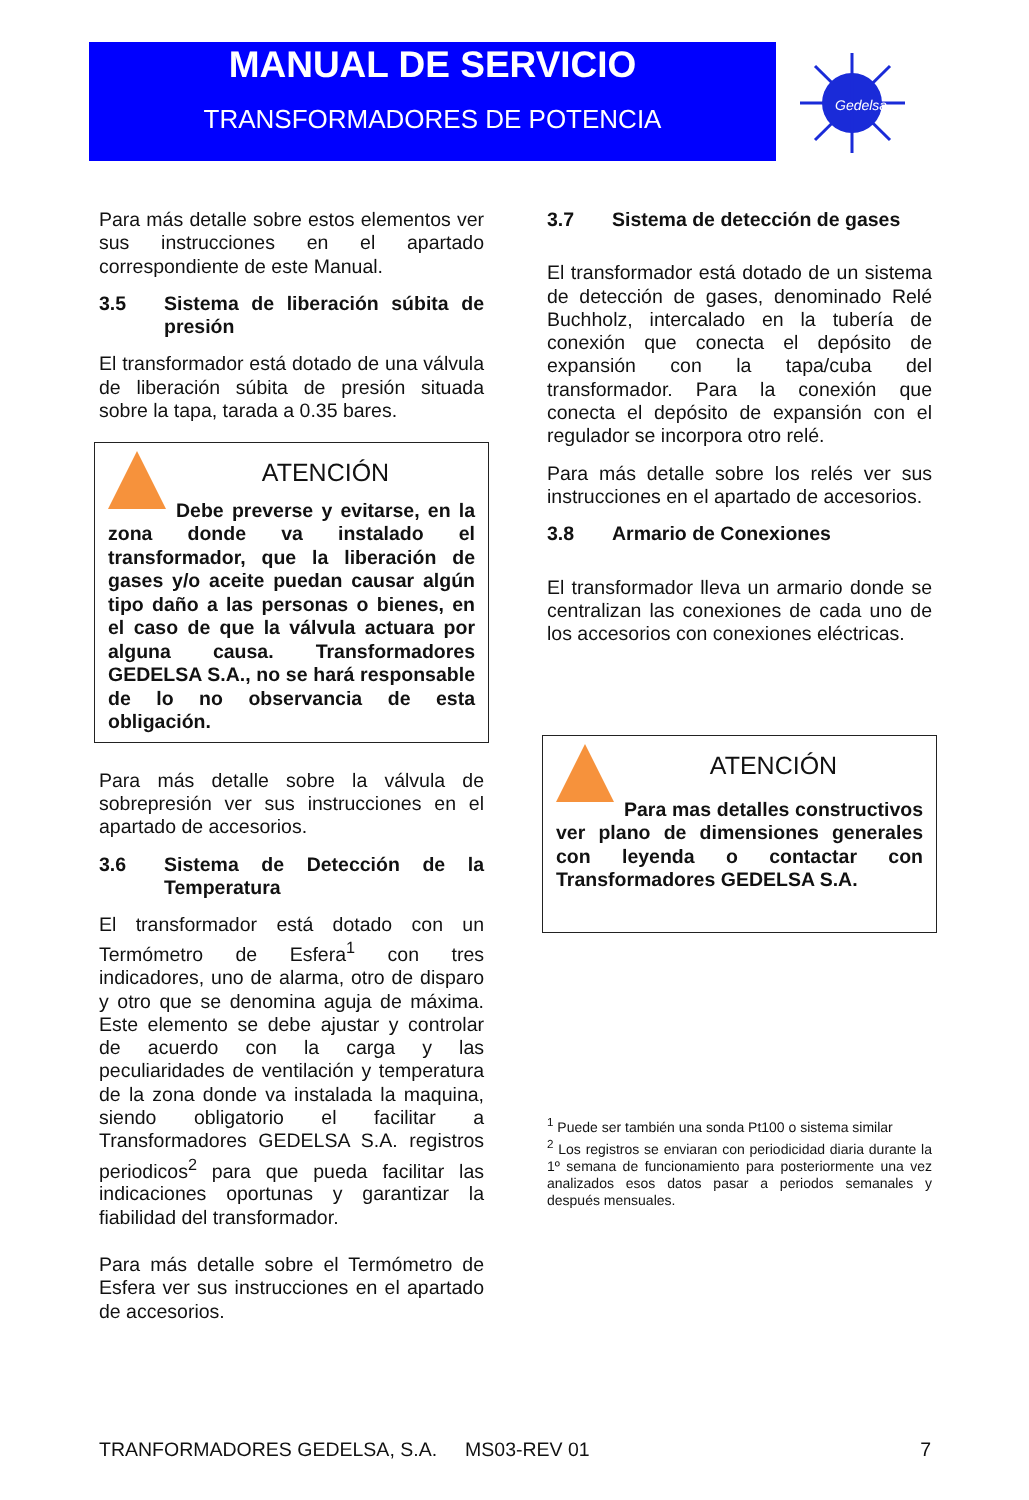MANUAL DE SERVICIO
TRANSFORMADORES DE POTENCIA
Gedelsa
Para más detalle sobre estos elementos ver sus instrucciones en el apartado correspondiente de este Manual.
3.5 Sistema de liberación súbita de presión
El transformador está dotado de una válvula de liberación súbita de presión situada sobre la tapa, tarada a 0.35 bares.
ATENCIÓN
Debe preverse y evitarse, en la zona donde va instalado el transformador, que la liberación de gases y/o aceite puedan causar algún tipo daño a las personas o bienes, en el caso de que la válvula actuara por alguna causa. Transformadores GEDELSA S.A., no se hará responsable de lo no observancia de esta obligación.
Para más detalle sobre la válvula de sobrepresión ver sus instrucciones en el apartado de accesorios.
3.6 Sistema de Detección de la Temperatura
El transformador está dotado con un Termómetro de Esfera<sup>1</sup> con tres indicadores, uno de alarma, otro de disparo y otro que se denomina aguja de máxima. Este elemento se debe ajustar y controlar de acuerdo con la carga y las peculiaridades de ventilación y temperatura de la zona donde va instalada la maquina, siendo obligatorio el facilitar a Transformadores GEDELSA S.A. registros periodicos<sup>2</sup> para que pueda facilitar las indicaciones oportunas y garantizar la fiabilidad del transformador.
Para más detalle sobre el Termómetro de Esfera ver sus instrucciones en el apartado de accesorios.
3.7 Sistema de detección de gases
El transformador está dotado de un sistema de detección de gases, denominado Relé Buchholz, intercalado en la tubería de conexión que conecta el depósito de expansión con la tapa/cuba del transformador. Para la conexión que conecta el depósito de expansión con el regulador se incorpora otro relé.
Para más detalle sobre los relés ver sus instrucciones en el apartado de accesorios.
3.8 Armario de Conexiones
El transformador lleva un armario donde se centralizan las conexiones de cada uno de los accesorios con conexiones eléctricas.
ATENCIÓN
Para mas detalles constructivos ver plano de dimensiones generales con leyenda o contactar con Transformadores GEDELSA S.A.
<sup>1</sup> Puede ser también una sonda Pt100 o sistema similar
<sup>2</sup> Los registros se enviaran con periodicidad diaria durante la 1º semana de funcionamiento para posteriormente una vez analizados esos datos pasar a periodos semanales y después mensuales.
TRANFORMADORES GEDELSA, S.A. MS03-REV 01 7